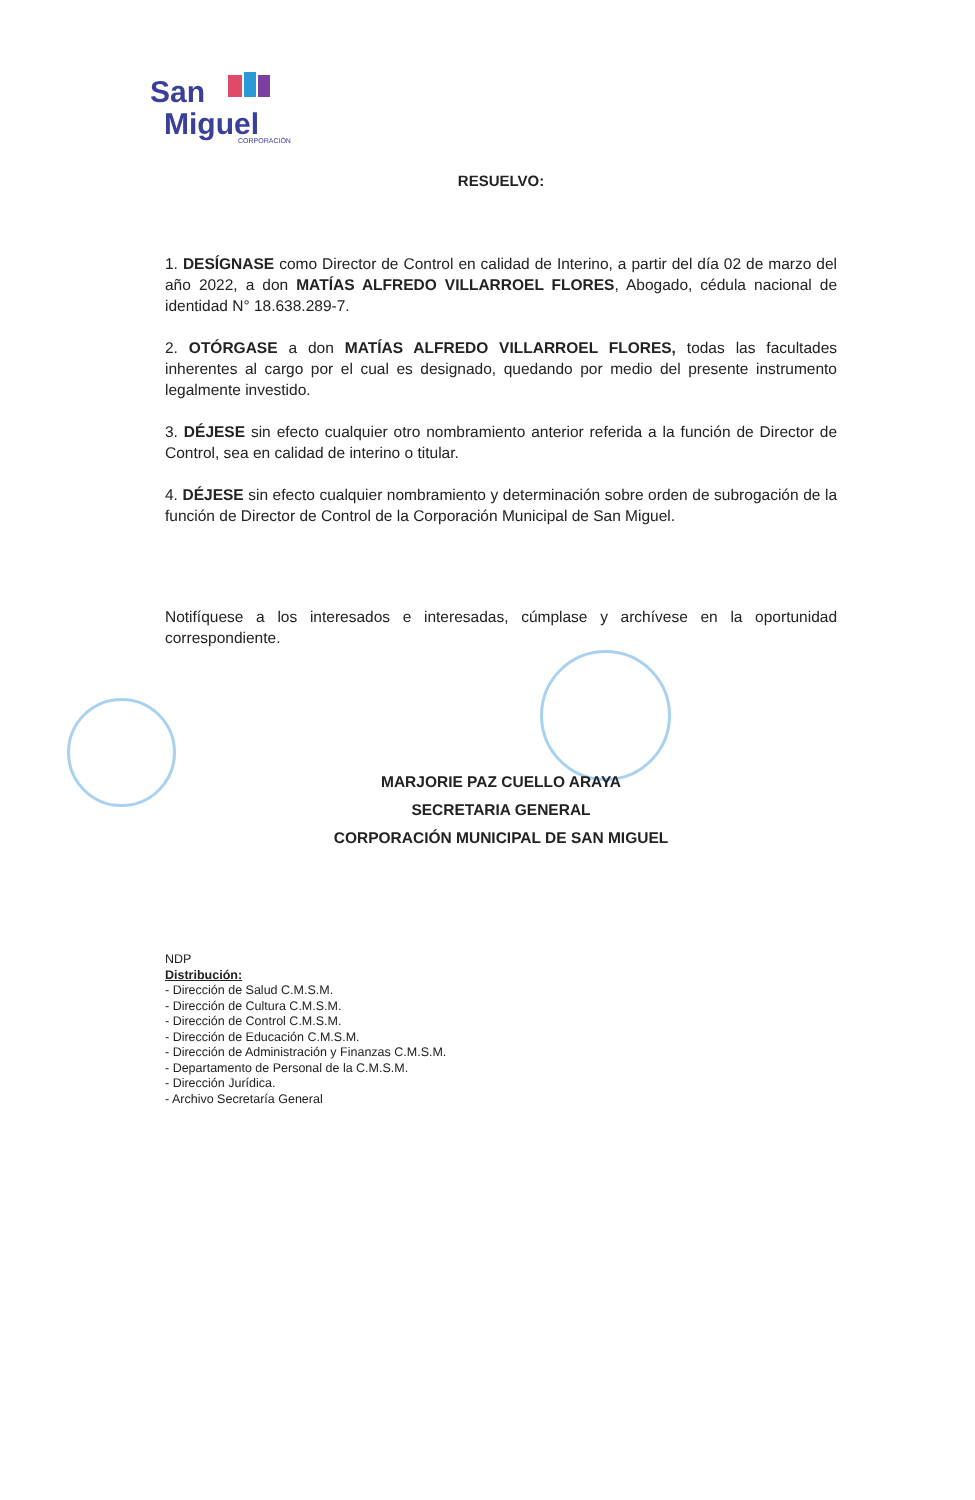San
Miguel
CORPORACIÓN
RESUELVO:
1. DESÍGNASE como Director de Control en calidad de Interino, a partir del día 02 de marzo del año 2022, a don MATÍAS ALFREDO VILLARROEL FLORES, Abogado, cédula nacional de identidad N° 18.638.289-7.
2. OTÓRGASE a don MATÍAS ALFREDO VILLARROEL FLORES, todas las facultades inherentes al cargo por el cual es designado, quedando por medio del presente instrumento legalmente investido.
3. DÉJESE sin efecto cualquier otro nombramiento anterior referida a la función de Director de Control, sea en calidad de interino o titular.
4. DÉJESE sin efecto cualquier nombramiento y determinación sobre orden de subrogación de la función de Director de Control de la Corporación Municipal de San Miguel.
Notifíquese a los interesados e interesadas, cúmplase y archívese en la oportunidad correspondiente.
MARJORIE PAZ CUELLO ARAYA
SECRETARIA GENERAL
CORPORACIÓN MUNICIPAL DE SAN MIGUEL
NDP
Distribución:
- Dirección de Salud C.M.S.M.
- Dirección de Cultura C.M.S.M.
- Dirección de Control C.M.S.M.
- Dirección de Educación C.M.S.M.
- Dirección de Administración y Finanzas C.M.S.M.
- Departamento de Personal de la C.M.S.M.
- Dirección Jurídica.
- Archivo Secretaría General